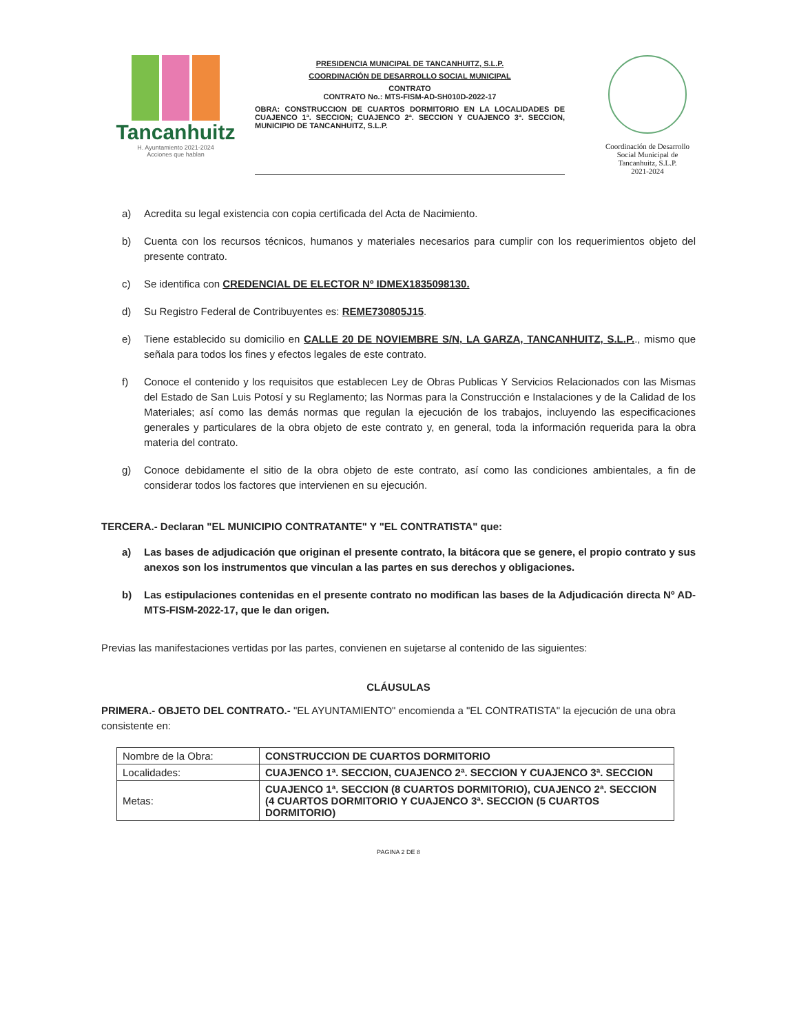Tancanhuitz
H. Ayuntamiento 2021-2024
Acciones que hablan
PRESIDENCIA MUNICIPAL DE TANCANHUITZ, S.L.P.
COORDINACIÓN DE DESARROLLO SOCIAL MUNICIPAL
CONTRATO
CONTRATO No.: MTS-FISM-AD-SH010D-2022-17
OBRA: CONSTRUCCION DE CUARTOS DORMITORIO EN LA LOCALIDADES DE CUAJENCO 1ª. SECCION; CUAJENCO 2ª. SECCION Y CUAJENCO 3ª. SECCION, MUNICIPIO DE TANCANHUITZ, S.L.P.
Coordinación de Desarrollo
Social Municipal de
Tancanhuitz, S.L.P.
2021-2024
a) Acredita su legal existencia con copia certificada del Acta de Nacimiento.
b) Cuenta con los recursos técnicos, humanos y materiales necesarios para cumplir con los requerimientos objeto del presente contrato.
c) Se identifica con CREDENCIAL DE ELECTOR Nº IDMEX1835098130.
d) Su Registro Federal de Contribuyentes es: REME730805J15.
e) Tiene establecido su domicilio en CALLE 20 DE NOVIEMBRE S/N, LA GARZA, TANCANHUITZ, S.L.P.., mismo que señala para todos los fines y efectos legales de este contrato.
f) Conoce el contenido y los requisitos que establecen Ley de Obras Publicas Y Servicios Relacionados con las Mismas del Estado de San Luis Potosí y su Reglamento; las Normas para la Construcción e Instalaciones y de la Calidad de los Materiales; así como las demás normas que regulan la ejecución de los trabajos, incluyendo las especificaciones generales y particulares de la obra objeto de este contrato y, en general, toda la información requerida para la obra materia del contrato.
g) Conoce debidamente el sitio de la obra objeto de este contrato, así como las condiciones ambientales, a fin de considerar todos los factores que intervienen en su ejecución.
TERCERA.- Declaran "EL MUNICIPIO CONTRATANTE" Y "EL CONTRATISTA" que:
a) Las bases de adjudicación que originan el presente contrato, la bitácora que se genere, el propio contrato y sus anexos son los instrumentos que vinculan a las partes en sus derechos y obligaciones.
b) Las estipulaciones contenidas en el presente contrato no modifican las bases de la Adjudicación directa Nº AD-MTS-FISM-2022-17, que le dan origen.
Previas las manifestaciones vertidas por las partes, convienen en sujetarse al contenido de las siguientes:
CLÁUSULAS
PRIMERA.- OBJETO DEL CONTRATO.- "EL AYUNTAMIENTO" encomienda a "EL CONTRATISTA" la ejecución de una obra consistente en:
| Nombre de la Obra: | CONSTRUCCION DE CUARTOS DORMITORIO |
| Localidades: | CUAJENCO 1ª. SECCION, CUAJENCO 2ª. SECCION Y CUAJENCO 3ª. SECCION |
| Metas: | CUAJENCO 1ª. SECCION (8 CUARTOS DORMITORIO), CUAJENCO 2ª. SECCION (4 CUARTOS DORMITORIO Y CUAJENCO 3ª. SECCION (5 CUARTOS DORMITORIO) |
PAGINA 2 DE 8